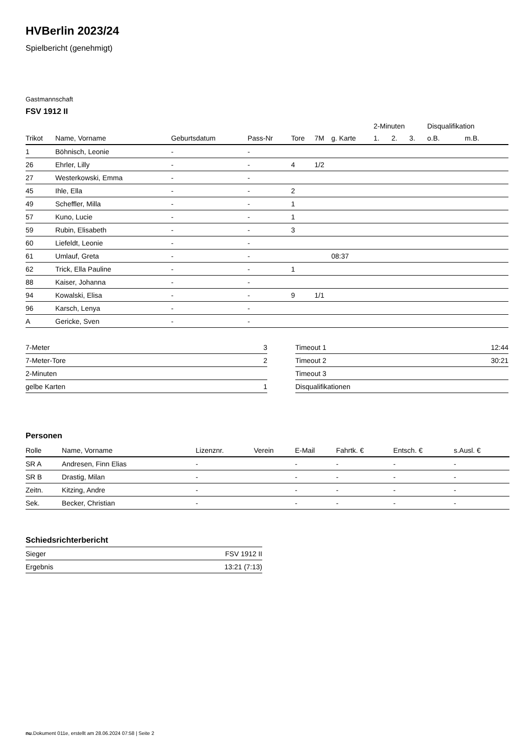HVBerlin 2023/24
Spielbericht (genehmigt)
Gastmannschaft
FSV 1912 II
| | | | | | | | 2-Minuten | | | Disqualifikation | |
| --- | --- | --- | --- | --- | --- | --- | --- | --- | --- | --- | --- |
| Trikot | Name, Vorname | Geburtsdatum | Pass-Nr | Tore | 7M | g. Karte | 1. | 2. | 3. | o.B. | m.B. |
| 1 | Böhnisch, Leonie | - | - | | | | | | | | |
| 26 | Ehrler, Lilly | - | - | 4 | 1/2 | | | | | | |
| 27 | Westerkowski, Emma | - | - | | | | | | | | |
| 45 | Ihle, Ella | - | - | 2 | | | | | | | |
| 49 | Scheffler, Milla | - | - | 1 | | | | | | | |
| 57 | Kuno, Lucie | - | - | 1 | | | | | | | |
| 59 | Rubin, Elisabeth | - | - | 3 | | | | | | | |
| 60 | Liefeldt, Leonie | - | - | | | | | | | | |
| 61 | Umlauf, Greta | - | - | | | 08:37 | | | | | |
| 62 | Trick, Ella Pauline | - | - | 1 | | | | | | | |
| 88 | Kaiser, Johanna | - | - | | | | | | | | |
| 94 | Kowalski, Elisa | - | - | 9 | 1/1 | | | | | | |
| 96 | Karsch, Lenya | - | - | | | | | | | | |
| A | Gericke, Sven | - | - | | | | | | | | |
| 7-Meter | 3 |
| 7-Meter-Tore | 2 |
| 2-Minuten | |
| gelbe Karten | 1 |
| Timeout 1 | 12:44 |
| Timeout 2 | 30:21 |
| Timeout 3 | |
| Disqualifikationen | |
Personen
| Rolle | Name, Vorname | Lizenznr. | Verein | E-Mail | Fahrtk. € | Entsch. € | s.Ausl. € |
| --- | --- | --- | --- | --- | --- | --- | --- |
| SR A | Andresen, Finn Elias | - | | - | - | - | - |
| SR B | Drastig, Milan | - | | - | - | - | - |
| Zeitn. | Kitzing, Andre | - | | - | - | - | - |
| Sek. | Becker, Christian | - | | - | - | - | - |
Schiedsrichterbericht
| Sieger | FSV 1912 II |
| Ergebnis | 13:21 (7:13) |
nu.Dokument 011e, erstellt am 28.06.2024 07:58 | Seite 2